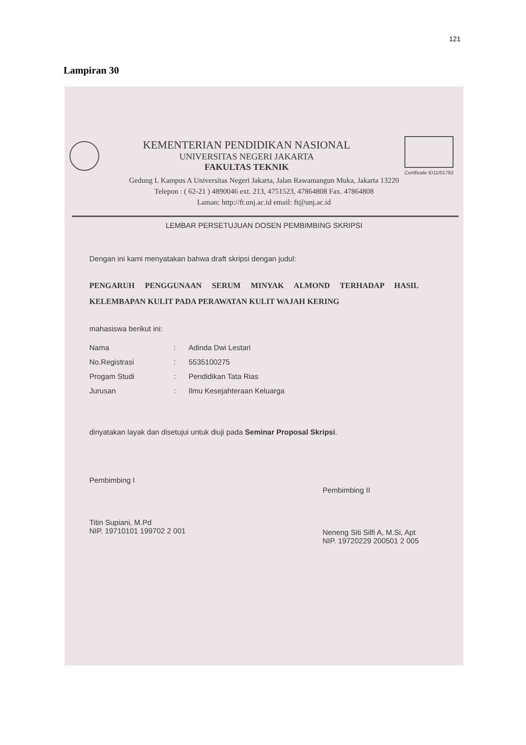121
Lampiran 30
KEMENTERIAN PENDIDIKAN NASIONAL
UNIVERSITAS NEGERI JAKARTA
FAKULTAS TEKNIK
Certificate ID11/01792
Gedung L Kampus A Universitas Negeri Jakarta, Jalan Rawamangun Muka, Jakarta 13220
Telepon : ( 62-21 ) 4890046 ext. 213, 4751523, 47864808 Fax. 47864808
Laman: http://ft.unj.ac.id email: ft@unj.ac.id
LEMBAR PERSETUJUAN DOSEN PEMBIMBING SKRIPSI
Dengan ini kami menyatakan bahwa draft skripsi dengan judul:
PENGARUH PENGGUNAAN SERUM MINYAK ALMOND TERHADAP HASIL KELEMBAPAN KULIT PADA PERAWATAN KULIT WAJAH KERING
mahasiswa berikut ini:
| Nama | : | Adinda Dwi Lestari |
| No.Registrasi | : | 5535100275 |
| Progam Studi | : | Pendidikan Tata Rias |
| Jurusan | : | Ilmu Kesejahteraan Keluarga |
dinyatakan layak dan disetujui untuk diuji pada Seminar Proposal Skripsi.
Pembimbing I
Titin Supiani, M.Pd
NIP. 19710101 199702 2 001
Pembimbing II
Neneng Siti Silfi A, M.Si, Apt
NIP. 19720229 200501 2 005